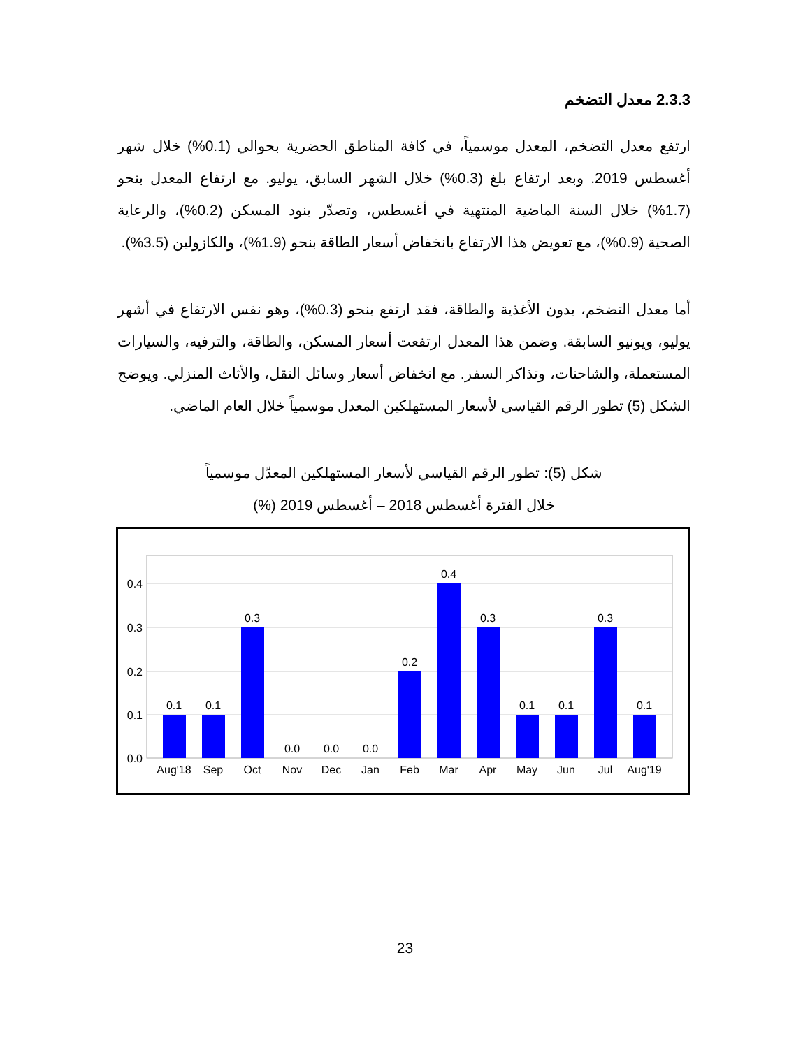2.3.3 معدل التضخم
ارتفع معدل التضخم، المعدل موسمياً، في كافة المناطق الحضرية بحوالي (0.1%) خلال شهر أغسطس 2019. وبعد ارتفاع بلغ (0.3%) خلال الشهر السابق، يوليو. مع ارتفاع المعدل بنحو (1.7%) خلال السنة الماضية المنتهية في أغسطس، وتصدّر بنود المسكن (0.2%)، والرعاية الصحية (0.9%)، مع تعويض هذا الارتفاع بانخفاض أسعار الطاقة بنحو (1.9%)، والكازولين (3.5%).
أما معدل التضخم، بدون الأغذية والطاقة، فقد ارتفع بنحو (0.3%)، وهو نفس الارتفاع في أشهر يوليو، ويونيو السابقة. وضمن هذا المعدل ارتفعت أسعار المسكن، والطاقة، والترفيه، والسيارات المستعملة، والشاحنات، وتذاكر السفر. مع انخفاض أسعار وسائل النقل، والأثاث المنزلي. ويوضح الشكل (5) تطور الرقم القياسي لأسعار المستهلكين المعدل موسمياً خلال العام الماضي.
شكل (5): تطور الرقم القياسي لأسعار المستهلكين المعدّل موسمياً
خلال الفترة أغسطس 2018 – أغسطس 2019 (%)
0.4
0.3
0.2
0.1
0.0
0.1
0.1
0.3
0.0
0.0
0.0
0.2
0.4
0.3
0.1
0.1
0.3
0.1
Aug'18
Sep
Oct
Nov
Dec
Jan
Feb
Mar
Apr
May
Jun
Jul
Aug'19
23